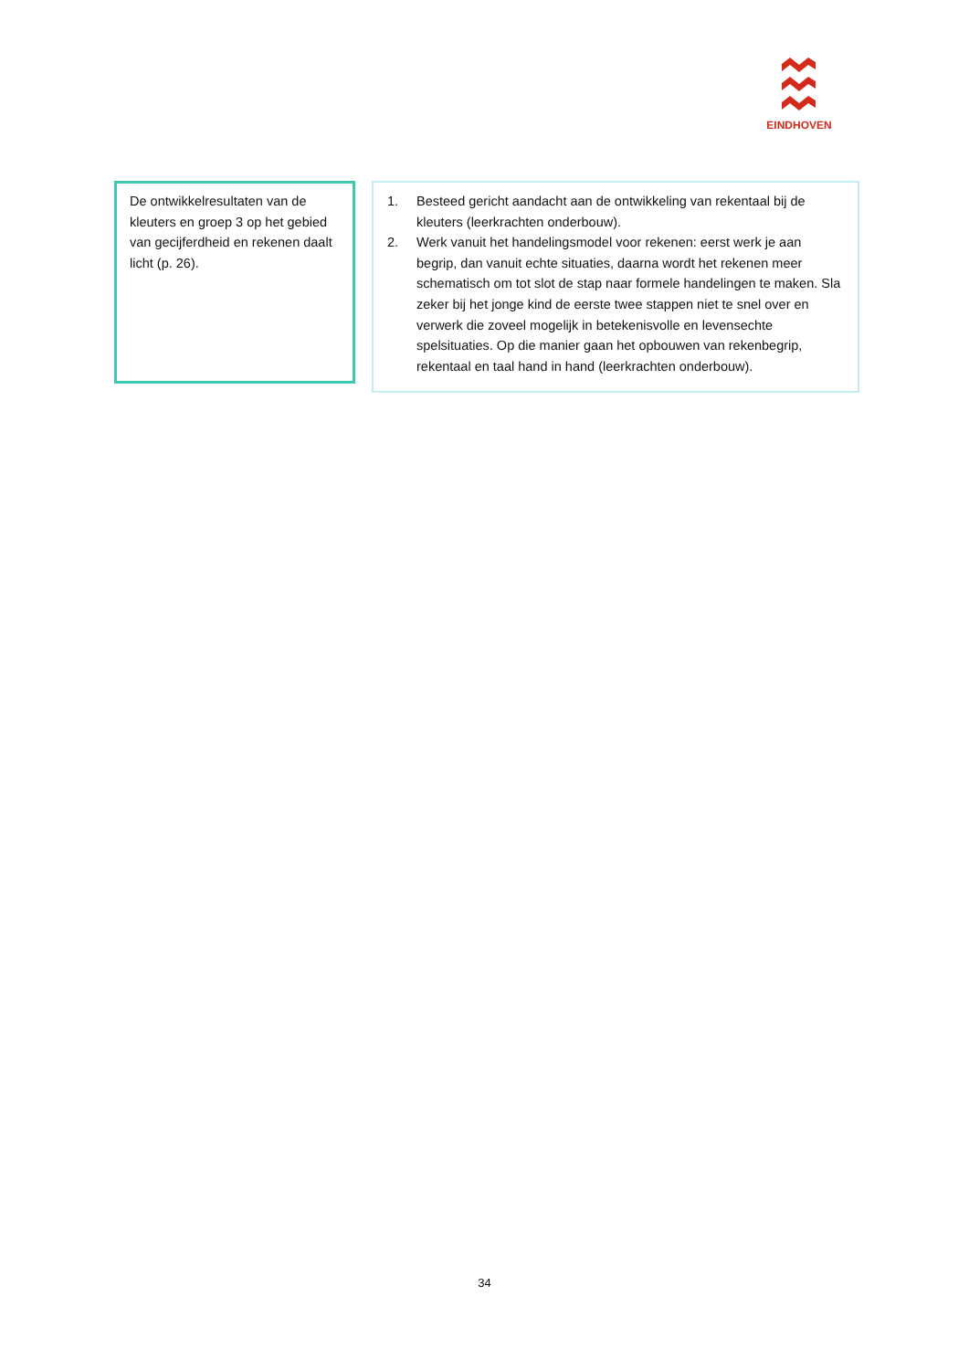EINDHOVEN
De ontwikkelresultaten van de kleuters en groep 3 op het gebied van gecijferdheid en rekenen daalt licht (p. 26).
1. Besteed gericht aandacht aan de ontwikkeling van rekentaal bij de kleuters (leerkrachten onderbouw).
2. Werk vanuit het handelingsmodel voor rekenen: eerst werk je aan begrip, dan vanuit echte situaties, daarna wordt het rekenen meer schematisch om tot slot de stap naar formele handelingen te maken. Sla zeker bij het jonge kind de eerste twee stappen niet te snel over en verwerk die zoveel mogelijk in betekenisvolle en levensechte spelsituaties. Op die manier gaan het opbouwen van rekenbegrip, rekentaal en taal hand in hand (leerkrachten onderbouw).
34